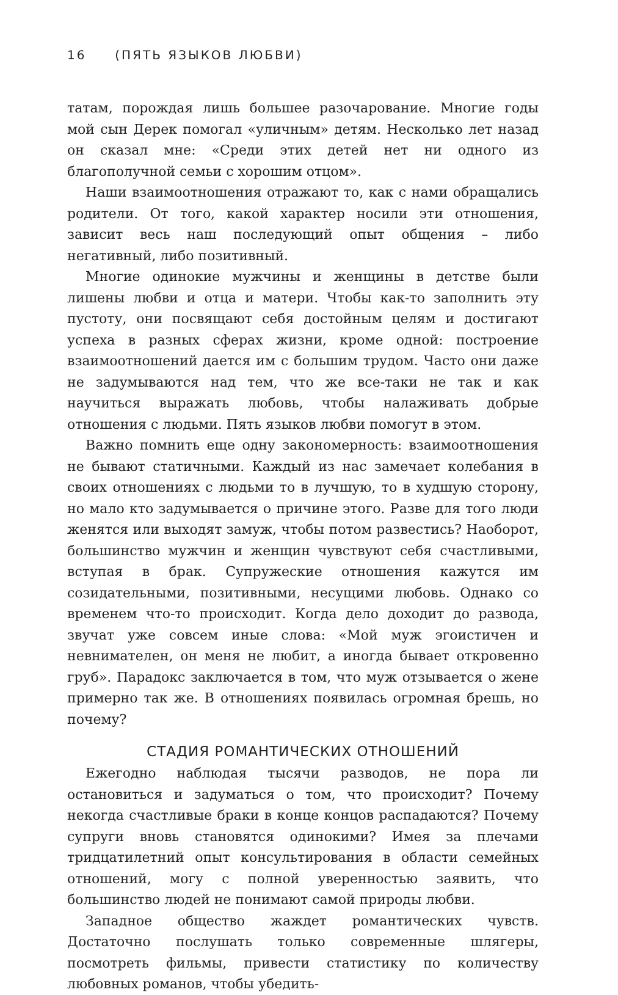16 (ПЯТЬ ЯЗЫКОВ ЛЮБВИ)
татам, порождая лишь большее разочарование. Многие годы мой сын Дерек помогал «уличным» детям. Несколько лет назад он сказал мне: «Среди этих детей нет ни одного из благополучной семьи с хорошим отцом».
Наши взаимоотношения отражают то, как с нами обращались родители. От того, какой характер носили эти отношения, зависит весь наш последующий опыт общения – либо негативный, либо позитивный.
Многие одинокие мужчины и женщины в детстве были лишены любви и отца и матери. Чтобы как-то заполнить эту пустоту, они посвящают себя достойным целям и достигают успеха в разных сферах жизни, кроме одной: построение взаимоотношений дается им с большим трудом. Часто они даже не задумываются над тем, что же все-таки не так и как научиться выражать любовь, чтобы налаживать добрые отношения с людьми. Пять языков любви помогут в этом.
Важно помнить еще одну закономерность: взаимоотношения не бывают статичными. Каждый из нас замечает колебания в своих отношениях с людьми то в лучшую, то в худшую сторону, но мало кто задумывается о причине этого. Разве для того люди женятся или выходят замуж, чтобы потом развестись? Наоборот, большинство мужчин и женщин чувствуют себя счастливыми, вступая в брак. Супружеские отношения кажутся им созидательными, позитивными, несущими любовь. Однако со временем что-то происходит. Когда дело доходит до развода, звучат уже совсем иные слова: «Мой муж эгоистичен и невнимателен, он меня не любит, а иногда бывает откровенно груб». Парадокс заключается в том, что муж отзывается о жене примерно так же. В отношениях появилась огромная брешь, но почему?
СТАДИЯ РОМАНТИЧЕСКИХ ОТНОШЕНИЙ
Ежегодно наблюдая тысячи разводов, не пора ли остановиться и задуматься о том, что происходит? Почему некогда счастливые браки в конце концов распадаются? Почему супруги вновь становятся одинокими? Имея за плечами тридцатилетний опыт консультирования в области семейных отношений, могу с полной уверенностью заявить, что большинство людей не понимают самой природы любви.
Западное общество жаждет романтических чувств. Достаточно послушать только современные шлягеры, посмотреть фильмы, привести статистику по количеству любовных романов, чтобы убедить-